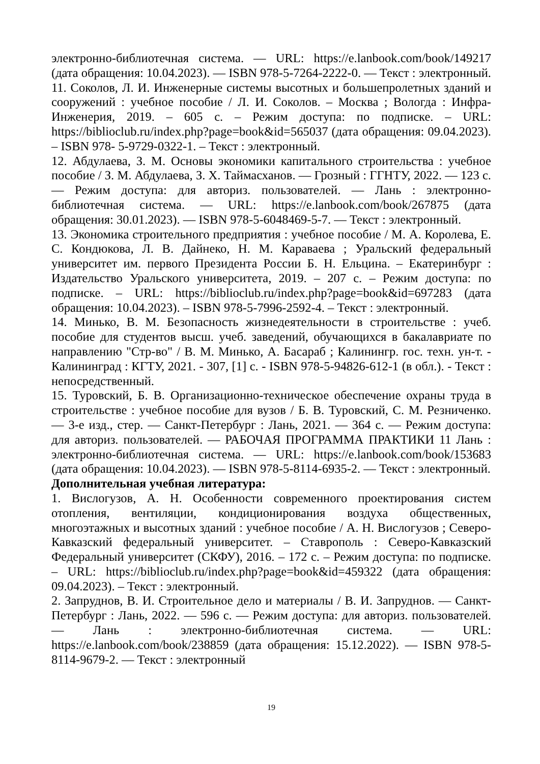электронно-библиотечная система. — URL: https://e.lanbook.com/book/149217 (дата обращения: 10.04.2023). — ISBN 978-5-7264-2222-0. — Текст : электронный.
11. Соколов, Л. И. Инженерные системы высотных и большепролетных зданий и сооружений : учебное пособие / Л. И. Соколов. – Москва ; Вологда : Инфра-Инженерия, 2019. – 605 с. – Режим доступа: по подписке. – URL: https://biblioclub.ru/index.php?page=book&id=565037 (дата обращения: 09.04.2023). – ISBN 978- 5-9729-0322-1. – Текст : электронный.
12. Абдулаева, З. М. Основы экономики капитального строительства : учебное пособие / З. М. Абдулаева, З. Х. Таймасханов. — Грозный : ГГНТУ, 2022. — 123 с. — Режим доступа: для авториз. пользователей. — Лань : электронно-библиотечная система. — URL: https://e.lanbook.com/book/267875 (дата обращения: 30.01.2023). — ISBN 978-5-6048469-5-7. — Текст : электронный.
13. Экономика строительного предприятия : учебное пособие / М. А. Королева, Е. С. Кондюкова, Л. В. Дайнеко, Н. М. Караваева ; Уральский федеральный университет им. первого Президента России Б. Н. Ельцина. – Екатеринбург : Издательство Уральского университета, 2019. – 207 с. – Режим доступа: по подписке. – URL: https://biblioclub.ru/index.php?page=book&id=697283 (дата обращения: 10.04.2023). – ISBN 978-5-7996-2592-4. – Текст : электронный.
14. Минько, В. М. Безопасность жизнедеятельности в строительстве : учеб. пособие для студентов высш. учеб. заведений, обучающихся в бакалавриате по направлению "Стр-во" / В. М. Минько, А. Басараб ; Калинингр. гос. техн. ун-т. - Калининград : КГТУ, 2021. - 307, [1] с. - ISBN 978-5-94826-612-1 (в обл.). - Текст : непосредственный.
15. Туровский, Б. В. Организационно-техническое обеспечение охраны труда в строительстве : учебное пособие для вузов / Б. В. Туровский, С. М. Резниченко. — 3-е изд., стер. — Санкт-Петербург : Лань, 2021. — 364 с. — Режим доступа: для авториз. пользователей. — РАБОЧАЯ ПРОГРАММА ПРАКТИКИ 11 Лань : электронно-библиотечная система. — URL: https://e.lanbook.com/book/153683 (дата обращения: 10.04.2023). — ISBN 978-5-8114-6935-2. — Текст : электронный.
Дополнительная учебная литература:
1. Вислогузов, А. Н. Особенности современного проектирования систем отопления, вентиляции, кондиционирования воздуха общественных, многоэтажных и высотных зданий : учебное пособие / А. Н. Вислогузов ; Северо-Кавказский федеральный университет. – Ставрополь : Северо-Кавказский Федеральный университет (СКФУ), 2016. – 172 с. – Режим доступа: по подписке. – URL: https://biblioclub.ru/index.php?page=book&id=459322 (дата обращения: 09.04.2023). – Текст : электронный.
2. Запруднов, В. И. Строительное дело и материалы / В. И. Запруднов. — Санкт-Петербург : Лань, 2022. — 596 с. — Режим доступа: для авториз. пользователей. — Лань : электронно-библиотечная система. — URL: https://e.lanbook.com/book/238859 (дата обращения: 15.12.2022). — ISBN 978-5-8114-9679-2. — Текст : электронный
19